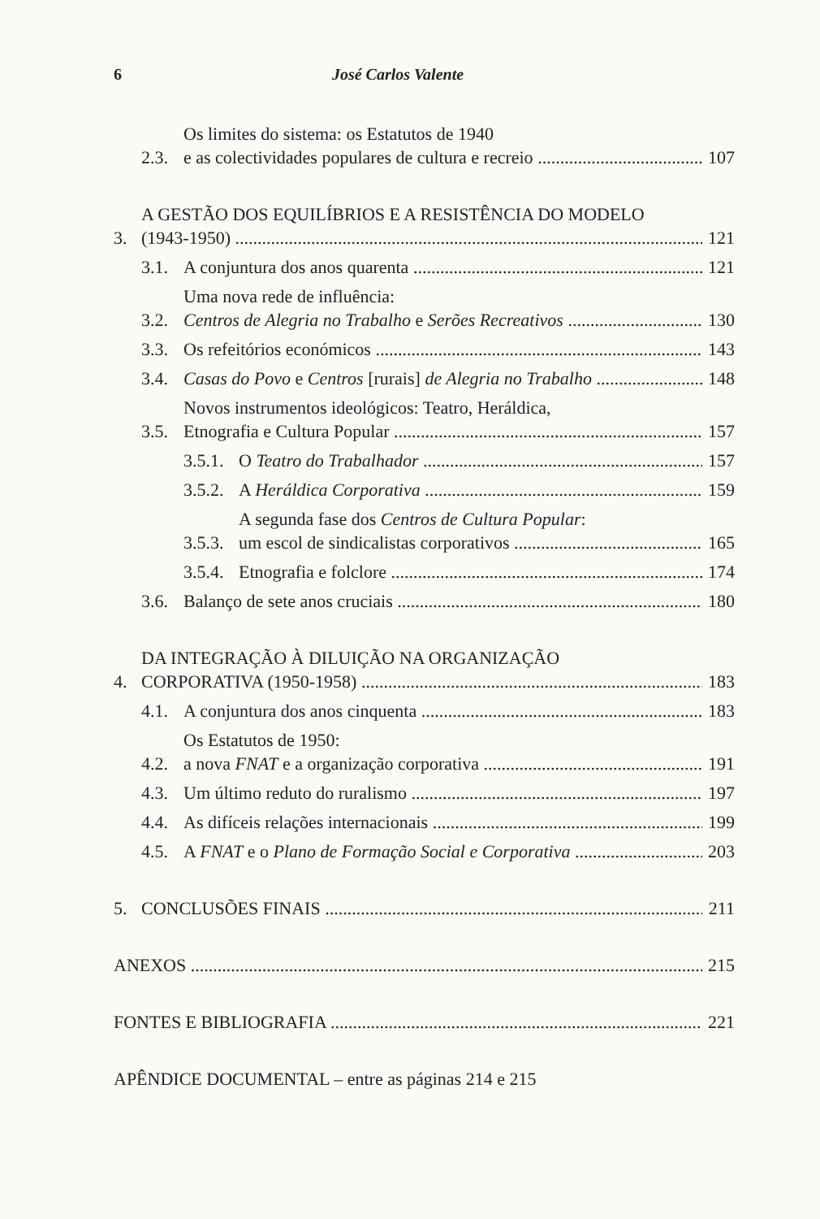6 José Carlos Valente
2.3. Os limites do sistema: os Estatutos de 1940
e as colectividades populares de cultura e recreio 107
3. A GESTÃO DOS EQUILÍBRIOS E A RESISTÊNCIA DO MODELO
(1943-1950) 121
3.1. A conjuntura dos anos quarenta 121
3.2. Uma nova rede de influência:
Centros de Alegria no Trabalho e Serões Recreativos 130
3.3. Os refeitórios económicos 143
3.4. Casas do Povo e Centros [rurais] de Alegria no Trabalho 148
3.5. Novos instrumentos ideológicos: Teatro, Heráldica,
Etnografia e Cultura Popular 157
3.5.1. O Teatro do Trabalhador 157
3.5.2. A Heráldica Corporativa 159
3.5.3. A segunda fase dos Centros de Cultura Popular:
um escol de sindicalistas corporativos 165
3.5.4. Etnografia e folclore 174
3.6. Balanço de sete anos cruciais 180
4. DA INTEGRAÇÃO À DILUIÇÃO NA ORGANIZAÇÃO
CORPORATIVA (1950-1958) 183
4.1. A conjuntura dos anos cinquenta 183
4.2. Os Estatutos de 1950:
a nova FNAT e a organização corporativa 191
4.3. Um último reduto do ruralismo 197
4.4. As difíceis relações internacionais 199
4.5. A FNAT e o Plano de Formação Social e Corporativa 203
5. CONCLUSÕES FINAIS 211
ANEXOS 215
FONTES E BIBLIOGRAFIA 221
APÊNDICE DOCUMENTAL – entre as páginas 214 e 215